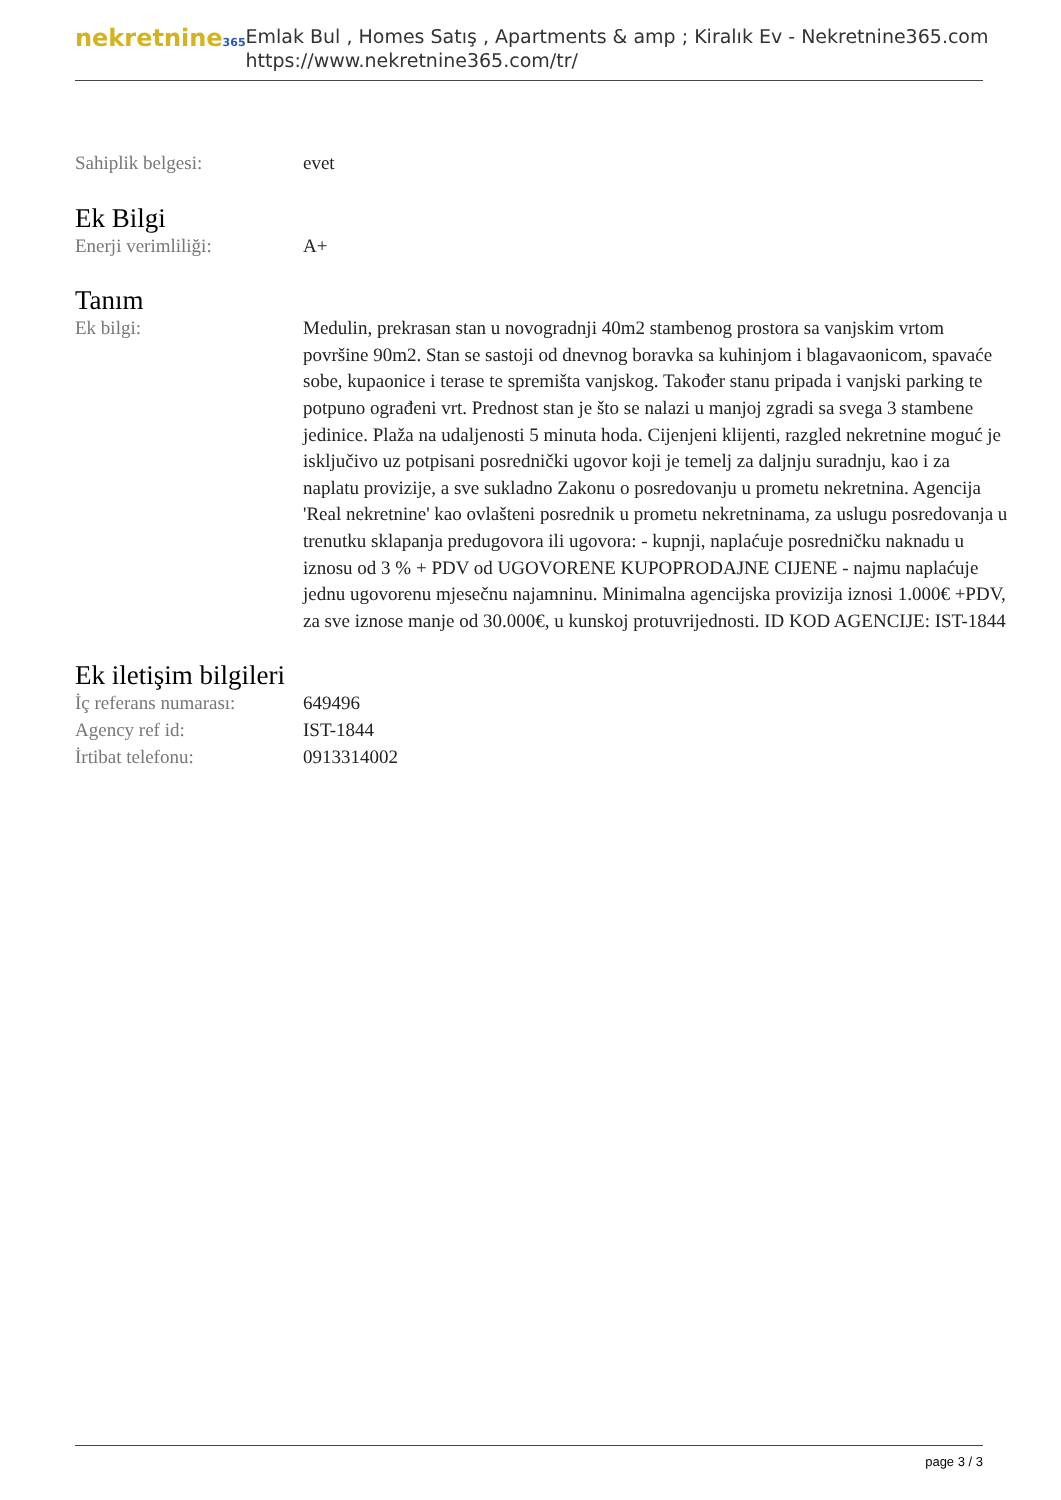nekretnine365
Emlak Bul , Homes Satış , Apartments & amp ; Kiralık Ev - Nekretnine365.com
https://www.nekretnine365.com/tr/
Sahiplik belgesi: evet
Ek Bilgi
Enerji verimliliği: A+
Tanım
Ek bilgi: Medulin, prekrasan stan u novogradnji 40m2 stambenog prostora sa vanjskim vrtom površine 90m2. Stan se sastoji od dnevnog boravka sa kuhinjom i blagavaonicom, spavaće sobe, kupaonice i terase te spremišta vanjskog. Također stanu pripada i vanjski parking te potpuno ograđeni vrt. Prednost stan je što se nalazi u manjoj zgradi sa svega 3 stambene jedinice. Plaža na udaljenosti 5 minuta hoda. Cijenjeni klijenti, razgled nekretnine moguć je isključivo uz potpisani posrednički ugovor koji je temelj za daljnju suradnju, kao i za naplatu provizije, a sve sukladno Zakonu o posredovanju u prometu nekretnina. Agencija 'Real nekretnine' kao ovlašteni posrednik u prometu nekretninama, za uslugu posredovanja u trenutku sklapanja predugovora ili ugovora: - kupnji, naplaćuje posredničku naknadu u iznosu od 3 % + PDV od UGOVORENE KUPOPRODAJNE CIJENE - najmu naplaćuje jednu ugovorenu mjesečnu najamninu. Minimalna agencijska provizija iznosi 1.000€ +PDV, za sve iznose manje od 30.000€, u kunskoj protuvrijednosti. ID KOD AGENCIJE: IST-1844
Ek iletişim bilgileri
İç referans numarası:
649496
Agency ref id: IST-1844
İrtibat telefonu: 0913314002
page 3 / 3